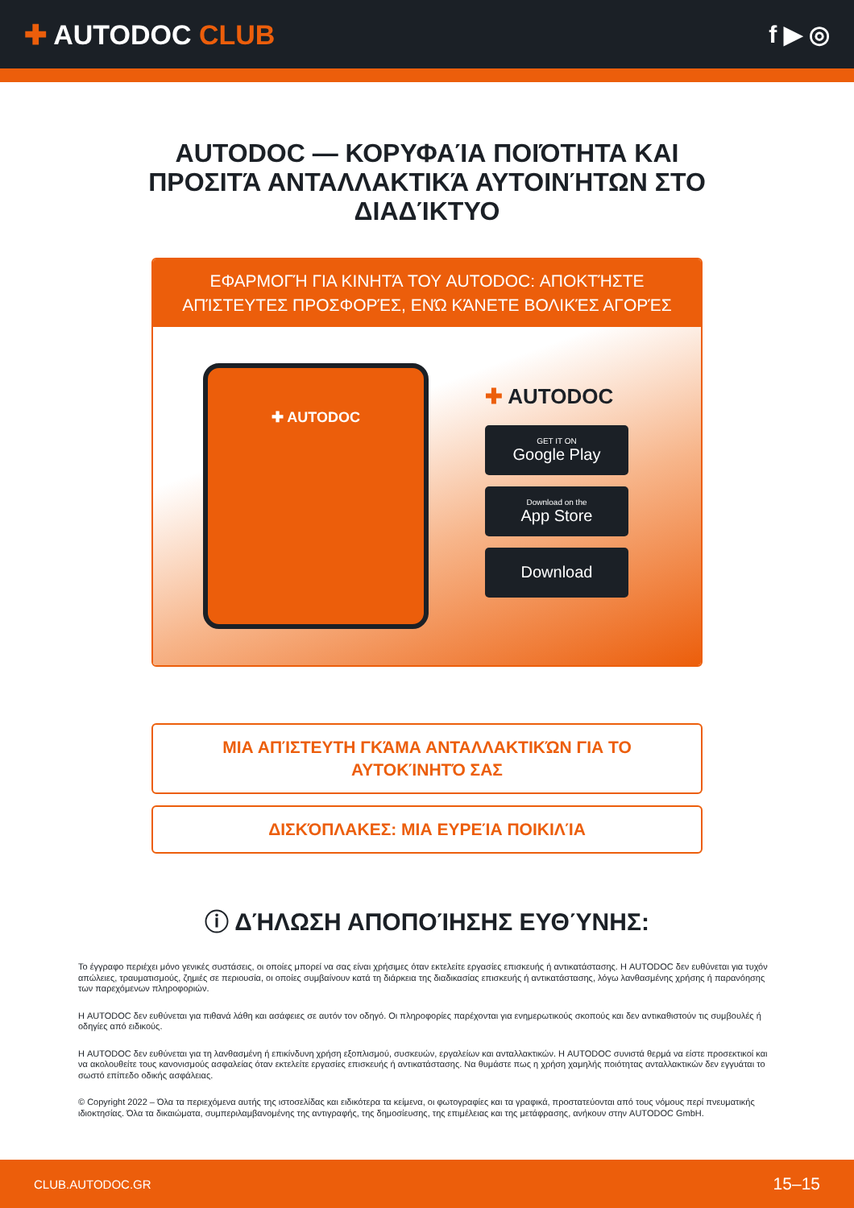✚ AUTODOC CLUB f ▶ ◎
AUTODOC — ΚΟΡΥΦΑΊΑ ΠΟΙΌΤΗΤΑ ΚΑΙ ΠΡΟΣΙΤΆ ΑΝΤΑΛΛΑΚΤΙΚΆ ΑΥΤΟΙΝΉΤΩΝ ΣΤΟ ΔΙΑΔΊΚΤΥΟ
ΕΦΑΡΜΟΓΉ ΓΙΑ ΚΙΝΗΤΆ ΤΟΥ AUTODOC: ΑΠΟΚΤΉΣΤΕ ΑΠΊΣΤΕΥΤΕΣ ΠΡΟΣΦΟΡΈΣ, ΕΝΏ ΚΆΝΕΤΕ ΒΟΛΙΚΈΣ ΑΓΟΡΈΣ
✚ AUTODOC
✚ AUTODOC
GET IT ON
Google Play
Download on the
App Store
Download
ΜΙΑ ΑΠΊΣΤΕΥΤΗ ΓΚΆΜΑ ΑΝΤΑΛΛΑΚΤΙΚΏΝ ΓΙΑ ΤΟ ΑΥΤΟΚΊΝΗΤΌ ΣΑΣ
ΔΙΣΚΌΠΛΑΚΕΣ: ΜΙΑ ΕΥΡΕΊΑ ΠΟΙΚΙΛΊΑ
ⓘ ΔΉΛΩΣΗ ΑΠΟΠΟΊΗΣΗΣ ΕΥΘΎΝΗΣ:
Το έγγραφο περιέχει μόνο γενικές συστάσεις, οι οποίες μπορεί να σας είναι χρήσιμες όταν εκτελείτε εργασίες επισκευής ή αντικατάστασης. Η AUTODOC δεν ευθύνεται για τυχόν απώλειες, τραυματισμούς, ζημιές σε περιουσία, οι οποίες συμβαίνουν κατά τη διάρκεια της διαδικασίας επισκευής ή αντικατάστασης, λόγω λανθασμένης χρήσης ή παρανόησης των παρεχόμενων πληροφοριών.
Η AUTODOC δεν ευθύνεται για πιθανά λάθη και ασάφειες σε αυτόν τον οδηγό. Οι πληροφορίες παρέχονται για ενημερωτικούς σκοπούς και δεν αντικαθιστούν τις συμβουλές ή οδηγίες από ειδικούς.
Η AUTODOC δεν ευθύνεται για τη λανθασμένη ή επικίνδυνη χρήση εξοπλισμού, συσκευών, εργαλείων και ανταλλακτικών. Η AUTODOC συνιστά θερμά να είστε προσεκτικοί και να ακολουθείτε τους κανονισμούς ασφαλείας όταν εκτελείτε εργασίες επισκευής ή αντικατάστασης. Να θυμάστε πως η χρήση χαμηλής ποιότητας ανταλλακτικών δεν εγγυάται το σωστό επίπεδο οδικής ασφάλειας.
© Copyright 2022 – Όλα τα περιεχόμενα αυτής της ιστοσελίδας και ειδικότερα τα κείμενα, οι φωτογραφίες και τα γραφικά, προστατεύονται από τους νόμους περί πνευματικής ιδιοκτησίας. Όλα τα δικαιώματα, συμπεριλαμβανομένης της αντιγραφής, της δημοσίευσης, της επιμέλειας και της μετάφρασης, ανήκουν στην AUTODOC GmbH.
CLUB.AUTODOC.GR 15–15